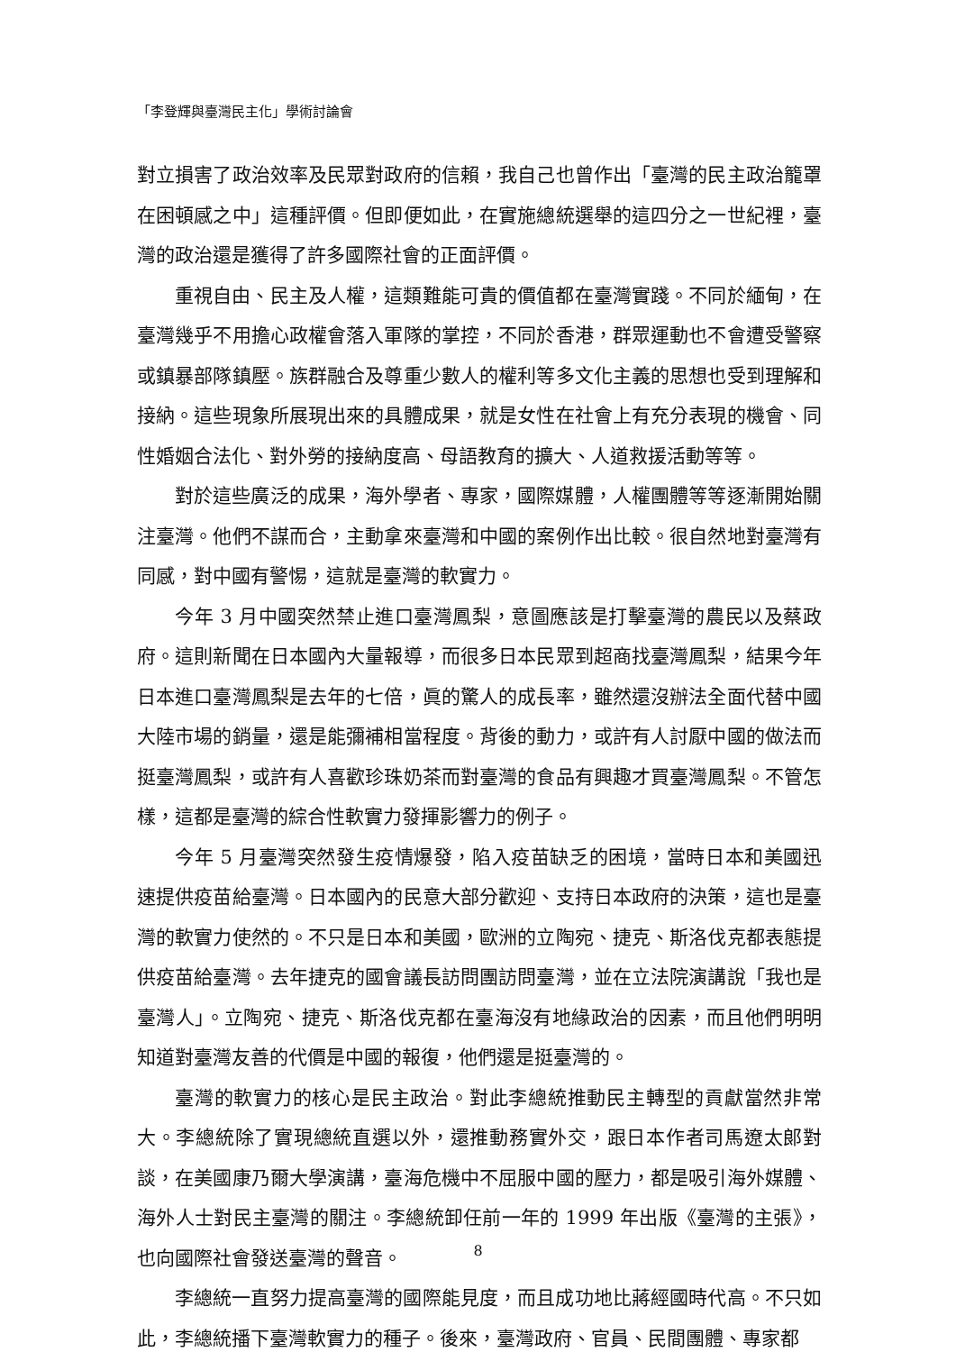「李登輝與臺灣民主化」學術討論會
對立損害了政治效率及民眾對政府的信賴，我自己也曾作出「臺灣的民主政治籠罩在困頓感之中」這種評價。但即便如此，在實施總統選舉的這四分之一世紀裡，臺灣的政治還是獲得了許多國際社會的正面評價。
重視自由、民主及人權，這類難能可貴的價值都在臺灣實踐。不同於緬甸，在臺灣幾乎不用擔心政權會落入軍隊的掌控，不同於香港，群眾運動也不會遭受警察或鎮暴部隊鎮壓。族群融合及尊重少數人的權利等多文化主義的思想也受到理解和接納。這些現象所展現出來的具體成果，就是女性在社會上有充分表現的機會、同性婚姻合法化、對外勞的接納度高、母語教育的擴大、人道救援活動等等。
對於這些廣泛的成果，海外學者、專家，國際媒體，人權團體等等逐漸開始關注臺灣。他們不謀而合，主動拿來臺灣和中國的案例作出比較。很自然地對臺灣有同感，對中國有警惕，這就是臺灣的軟實力。
今年 3 月中國突然禁止進口臺灣鳳梨，意圖應該是打擊臺灣的農民以及蔡政府。這則新聞在日本國內大量報導，而很多日本民眾到超商找臺灣鳳梨，結果今年日本進口臺灣鳳梨是去年的七倍，眞的驚人的成長率，雖然還沒辦法全面代替中國大陸市場的銷量，還是能彌補相當程度。背後的動力，或許有人討厭中國的做法而挺臺灣鳳梨，或許有人喜歡珍珠奶茶而對臺灣的食品有興趣才買臺灣鳳梨。不管怎樣，這都是臺灣的綜合性軟實力發揮影響力的例子。
今年 5 月臺灣突然發生疫情爆發，陷入疫苗缺乏的困境，當時日本和美國迅速提供疫苗給臺灣。日本國內的民意大部分歡迎、支持日本政府的決策，這也是臺灣的軟實力使然的。不只是日本和美國，歐洲的立陶宛、捷克、斯洛伐克都表態提供疫苗給臺灣。去年捷克的國會議長訪問團訪問臺灣，並在立法院演講說「我也是臺灣人」。立陶宛、捷克、斯洛伐克都在臺海沒有地緣政治的因素，而且他們明明知道對臺灣友善的代價是中國的報復，他們還是挺臺灣的。
臺灣的軟實力的核心是民主政治。對此李總統推動民主轉型的貢獻當然非常大。李總統除了實現總統直選以外，還推動務實外交，跟日本作者司馬遼太郎對談，在美國康乃爾大學演講，臺海危機中不屈服中國的壓力，都是吸引海外媒體、海外人士對民主臺灣的關注。李總統卸任前一年的 1999 年出版《臺灣的主張》，也向國際社會發送臺灣的聲音。
李總統一直努力提高臺灣的國際能見度，而且成功地比蔣經國時代高。不只如此，李總統播下臺灣軟實力的種子。後來，臺灣政府、官員、民間團體、專家都
8